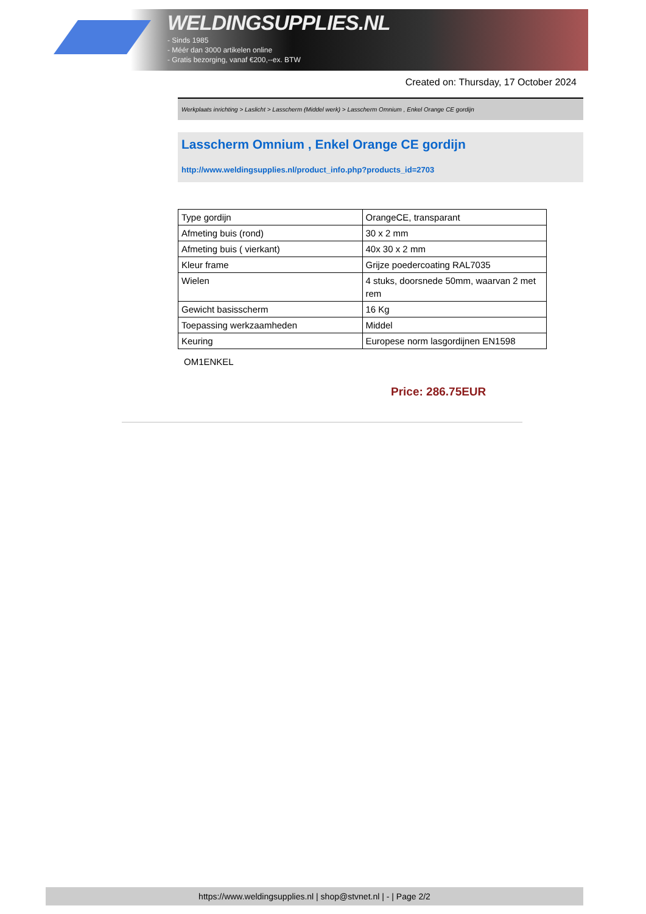WELDINGSUPPLIES.NL
- Sinds 1985
- Méér dan 3000 artikelen online
- Gratis bezorging, vanaf €200,--ex. BTW
Created on: Thursday, 17 October 2024
Werkplaats inrichting > Laslicht > Lasscherm (Middel werk) > Lasscherm Omnium , Enkel Orange CE gordijn
Lasscherm Omnium , Enkel Orange CE gordijn
http://www.weldingsupplies.nl/product_info.php?products_id=2703
| Type gordijn | OrangeCE, transparant |
| Afmeting buis (rond) | 30 x 2 mm |
| Afmeting buis ( vierkant) | 40x 30 x 2 mm |
| Kleur frame | Grijze poedercoating RAL7035 |
| Wielen | 4 stuks, doorsnede 50mm, waarvan 2 met rem |
| Gewicht basisscherm | 16 Kg |
| Toepassing werkzaamheden | Middel |
| Keuring | Europese norm lasgordijnen EN1598 |
OM1ENKEL
Price: 286.75EUR
https://www.weldingsupplies.nl | shop@stvnet.nl | - | Page 2/2